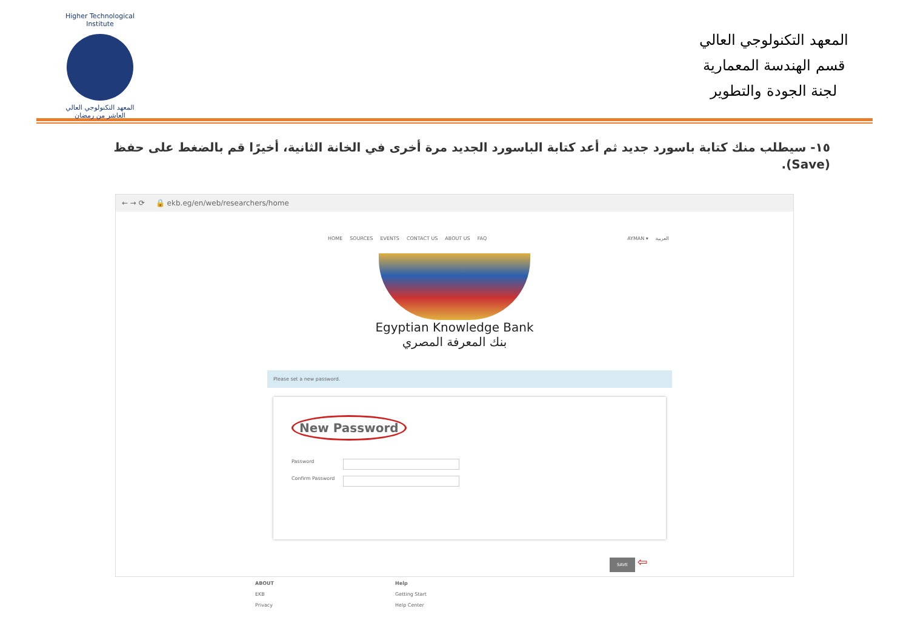Higher Technological Institute
المعهد التكنولوجي العالي
العاشر من رمضان
المعهد التكنولوجي العالي
قسم الهندسة المعمارية
لجنة الجودة والتطوير
١٥- سيطلب منك كتابة باسورد جديد ثم أعد كتابة الباسورد الجديد مرة أخرى في الخانة الثانية، أخيرًا قم بالضغط على حفظ (Save).
← → ⟳ 🔒 ekb.eg/en/web/researchers/home
HOME SOURCES EVENTS CONTACT US ABOUT US FAQ AYMAN ▾ العربية
Egyptian Knowledge Bank
بنك المعرفة المصري
Please set a new password.
New Password
Password
Confirm Password
SAVE
⇦
ABOUT
EKB
Privacy
Help
Getting Start
Help Center